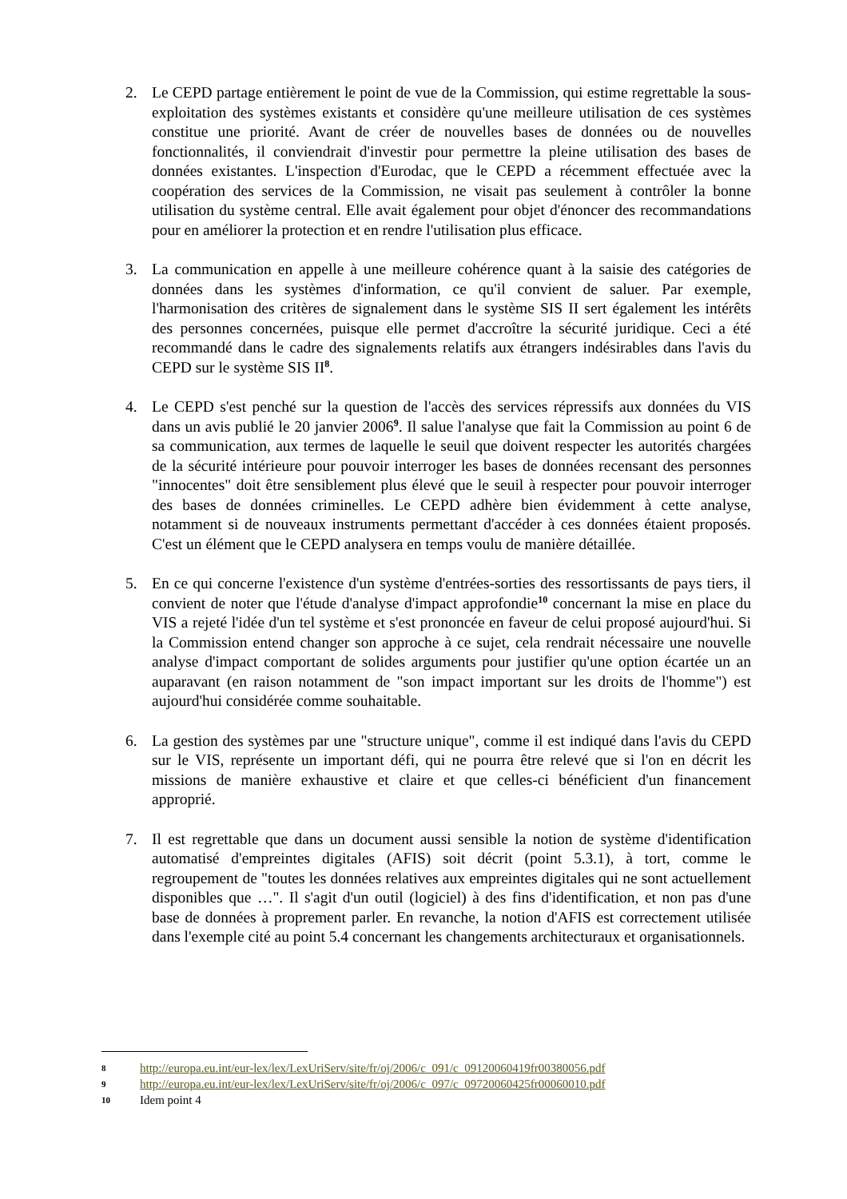2. Le CEPD partage entièrement le point de vue de la Commission, qui estime regrettable la sous-exploitation des systèmes existants et considère qu'une meilleure utilisation de ces systèmes constitue une priorité. Avant de créer de nouvelles bases de données ou de nouvelles fonctionnalités, il conviendrait d'investir pour permettre la pleine utilisation des bases de données existantes. L'inspection d'Eurodac, que le CEPD a récemment effectuée avec la coopération des services de la Commission, ne visait pas seulement à contrôler la bonne utilisation du système central. Elle avait également pour objet d'énoncer des recommandations pour en améliorer la protection et en rendre l'utilisation plus efficace.
3. La communication en appelle à une meilleure cohérence quant à la saisie des catégories de données dans les systèmes d'information, ce qu'il convient de saluer. Par exemple, l'harmonisation des critères de signalement dans le système SIS II sert également les intérêts des personnes concernées, puisque elle permet d'accroître la sécurité juridique. Ceci a été recommandé dans le cadre des signalements relatifs aux étrangers indésirables dans l'avis du CEPD sur le système SIS II<sup>8</sup>.
4. Le CEPD s'est penché sur la question de l'accès des services répressifs aux données du VIS dans un avis publié le 20 janvier 2006<sup>9</sup>. Il salue l'analyse que fait la Commission au point 6 de sa communication, aux termes de laquelle le seuil que doivent respecter les autorités chargées de la sécurité intérieure pour pouvoir interroger les bases de données recensant des personnes "innocentes" doit être sensiblement plus élevé que le seuil à respecter pour pouvoir interroger des bases de données criminelles. Le CEPD adhère bien évidemment à cette analyse, notamment si de nouveaux instruments permettant d'accéder à ces données étaient proposés. C'est un élément que le CEPD analysera en temps voulu de manière détaillée.
5. En ce qui concerne l'existence d'un système d'entrées-sorties des ressortissants de pays tiers, il convient de noter que l'étude d'analyse d'impact approfondie<sup>10</sup> concernant la mise en place du VIS a rejeté l'idée d'un tel système et s'est prononcée en faveur de celui proposé aujourd'hui. Si la Commission entend changer son approche à ce sujet, cela rendrait nécessaire une nouvelle analyse d'impact comportant de solides arguments pour justifier qu'une option écartée un an auparavant (en raison notamment de "son impact important sur les droits de l'homme") est aujourd'hui considérée comme souhaitable.
6. La gestion des systèmes par une "structure unique", comme il est indiqué dans l'avis du CEPD sur le VIS, représente un important défi, qui ne pourra être relevé que si l'on en décrit les missions de manière exhaustive et claire et que celles-ci bénéficient d'un financement approprié.
7. Il est regrettable que dans un document aussi sensible la notion de système d'identification automatisé d'empreintes digitales (AFIS) soit décrit (point 5.3.1), à tort, comme le regroupement de "toutes les données relatives aux empreintes digitales qui ne sont actuellement disponibles que …". Il s'agit d'un outil (logiciel) à des fins d'identification, et non pas d'une base de données à proprement parler. En revanche, la notion d'AFIS est correctement utilisée dans l'exemple cité au point 5.4 concernant les changements architecturaux et organisationnels.
8 http://europa.eu.int/eur-lex/lex/LexUriServ/site/fr/oj/2006/c_091/c_09120060419fr00380056.pdf
9 http://europa.eu.int/eur-lex/lex/LexUriServ/site/fr/oj/2006/c_097/c_09720060425fr00060010.pdf
10 Idem point 4